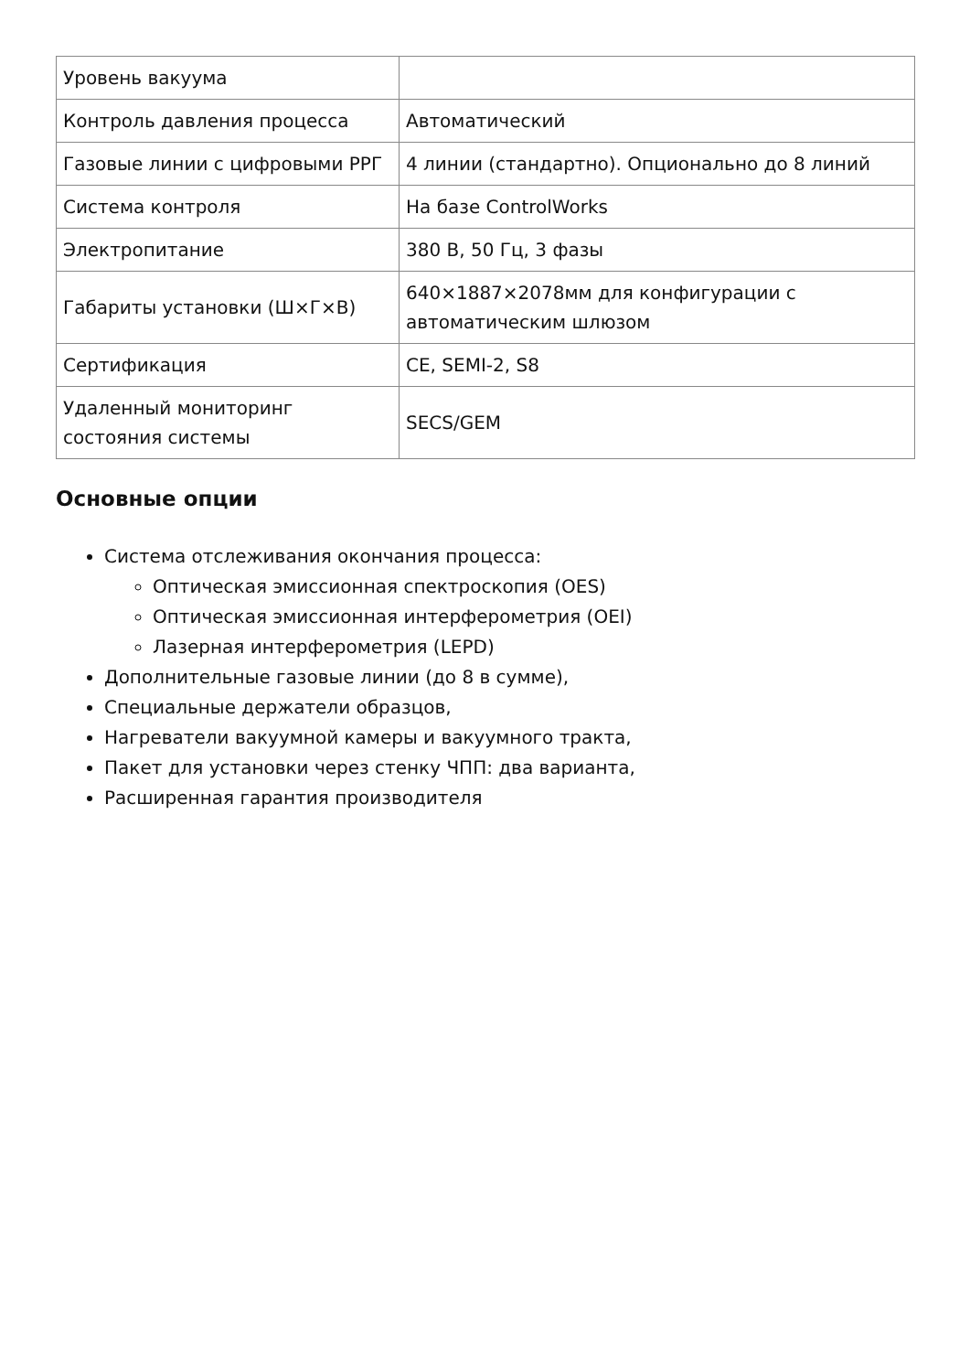| Уровень вакуума | |
| Контроль давления процесса | Автоматический |
| Газовые линии с цифровыми РРГ | 4 линии (стандартно). Опционально до 8 линий |
| Система контроля | На базе ControlWorks |
| Электропитание | 380 В, 50 Гц, 3 фазы |
| Габариты установки (Ш×Г×В) | 640×1887×2078мм для конфигурации с автоматическим шлюзом |
| Сертификация | CE, SEMI-2, S8 |
| Удаленный мониторинг состояния системы | SECS/GEM |
Основные опции
Система отслеживания окончания процесса:
Оптическая эмиссионная спектроскопия (OES)
Оптическая эмиссионная интерферометрия (OEI)
Лазерная интерферометрия (LEPD)
Дополнительные газовые линии (до 8 в сумме),
Специальные держатели образцов,
Нагреватели вакуумной камеры и вакуумного тракта,
Пакет для установки через стенку ЧПП: два варианта,
Расширенная гарантия производителя